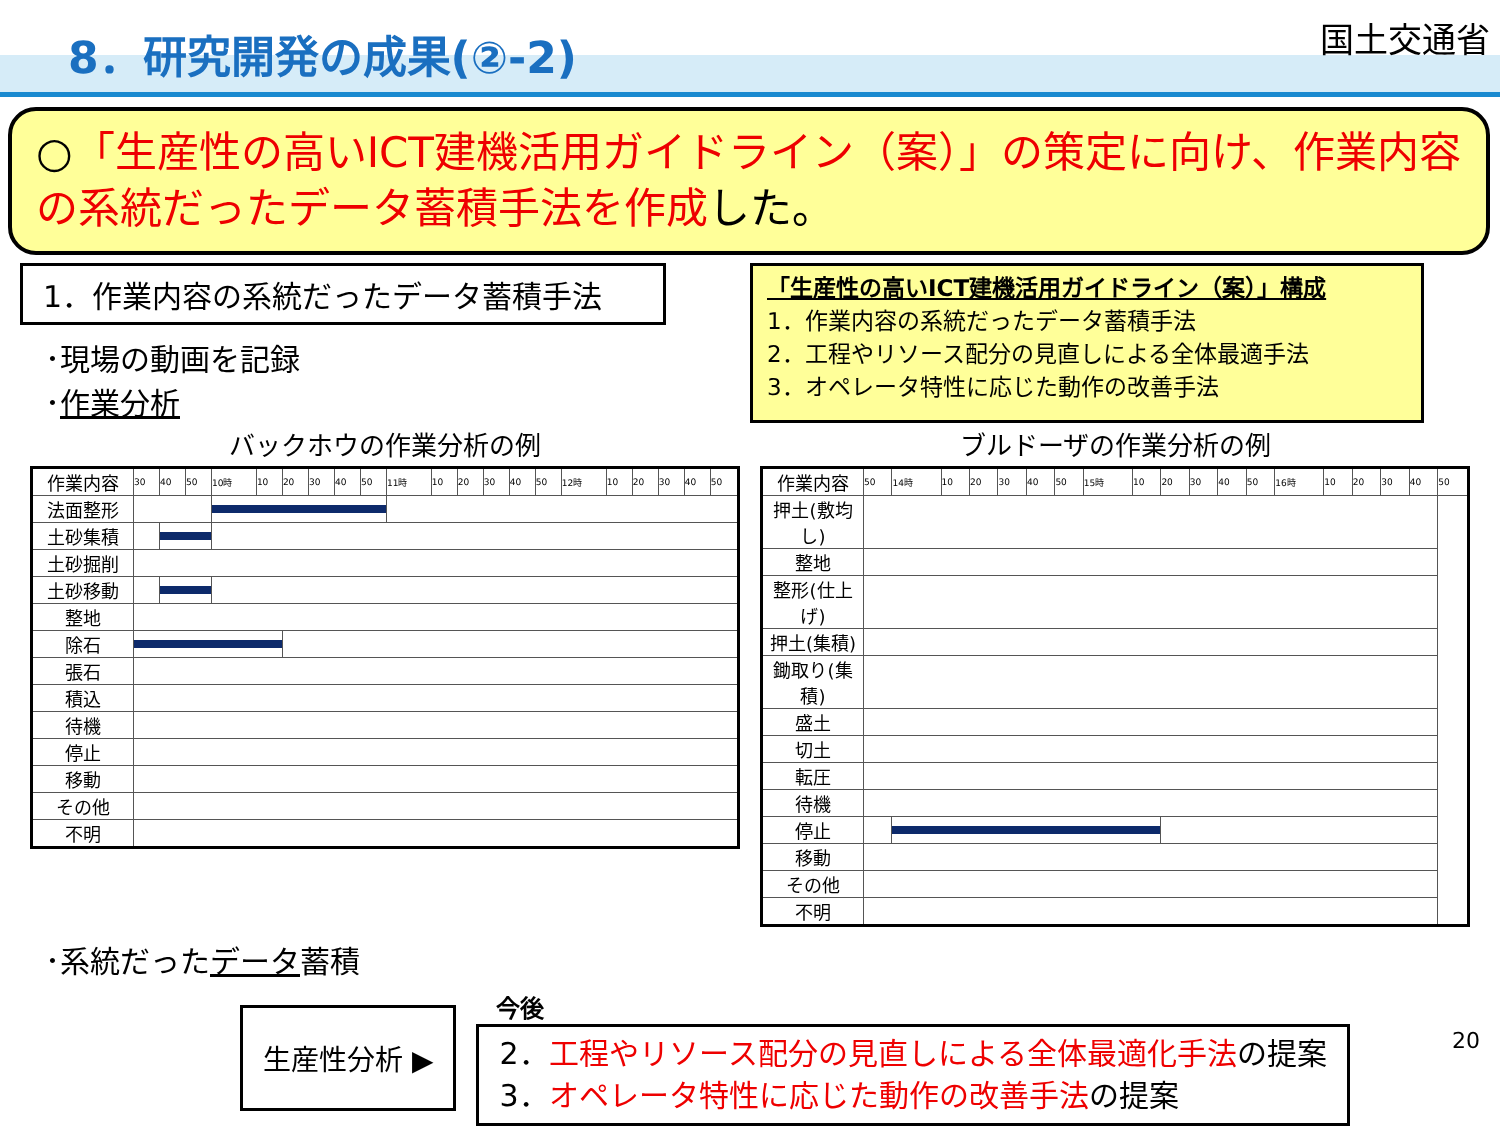8．研究開発の成果(②-2)
国土交通省
○「生産性の高いICT建機活用ガイドライン（案）」の策定に向け、作業内容の系統だったデータ蓄積手法を作成した。
1．作業内容の系統だったデータ蓄積手法
･現場の動画を記録
･作業分析
「生産性の高いICT建機活用ガイドライン（案）」構成
1．作業内容の系統だったデータ蓄積手法
2．工程やリソース配分の見直しによる全体最適手法
3．オペレータ特性に応じた動作の改善手法
バックホウの作業分析の例
| 作業内容 | 30 | 40 | 50 | 10時 | 10 | 20 | 30 | 40 | 50 | 11時 | 10 | 20 | 30 | 40 | 50 | 12時 | 10 | 20 | 30 | 40 | 50 |
| 法面整形 | | | | | | | | | | | | | | | | | | | | | |
| 土砂集積 | | | | | | | | | | | | | | | | | | | | | |
| 土砂掘削 | | | | | | | | | | | | | | | | | | | | | |
| 土砂移動 | | | | | | | | | | | | | | | | | | | | | |
| 整地 | | | | | | | | | | | | | | | | | | | | | |
| 除石 | | | | | | | | | | | | | | | | | | | | | |
| 張石 | | | | | | | | | | | | | | | | | | | | | |
| 積込 | | | | | | | | | | | | | | | | | | | | | |
| 待機 | | | | | | | | | | | | | | | | | | | | | |
| 停止 | | | | | | | | | | | | | | | | | | | | | |
| 移動 | | | | | | | | | | | | | | | | | | | | | |
| その他 | | | | | | | | | | | | | | | | | | | | | |
| 不明 | | | | | | | | | | | | | | | | | | | | | |
ブルドーザの作業分析の例
| 作業内容 | 50 | 14時 | 10 | 20 | 30 | 40 | 50 | 15時 | 10 | 20 | 30 | 40 | 50 | 16時 | 10 | 20 | 30 | 40 | 50 |
| 押土(敷均し) | | | | | | | | | | | | | | | | | | | |
| 整地 | | | | | | | | | | | | | | | | | | | |
| 整形(仕上げ) | | | | | | | | | | | | | | | | | | | |
| 押土(集積) | | | | | | | | | | | | | | | | | | | |
| 鋤取り(集積) | | | | | | | | | | | | | | | | | | | |
| 盛土 | | | | | | | | | | | | | | | | | | | |
| 切土 | | | | | | | | | | | | | | | | | | | |
| 転圧 | | | | | | | | | | | | | | | | | | | |
| 待機 | | | | | | | | | | | | | | | | | | | |
| 停止 | | | | | | | | | | | | | | | | | | | |
| 移動 | | | | | | | | | | | | | | | | | | | |
| その他 | | | | | | | | | | | | | | | | | | | |
| 不明 | | | | | | | | | | | | | | | | | | | |
･系統だったデータ蓄積
生産性分析 ▶
今後
2．工程やリソース配分の見直しによる全体最適化手法の提案
3．オペレータ特性に応じた動作の改善手法の提案
20